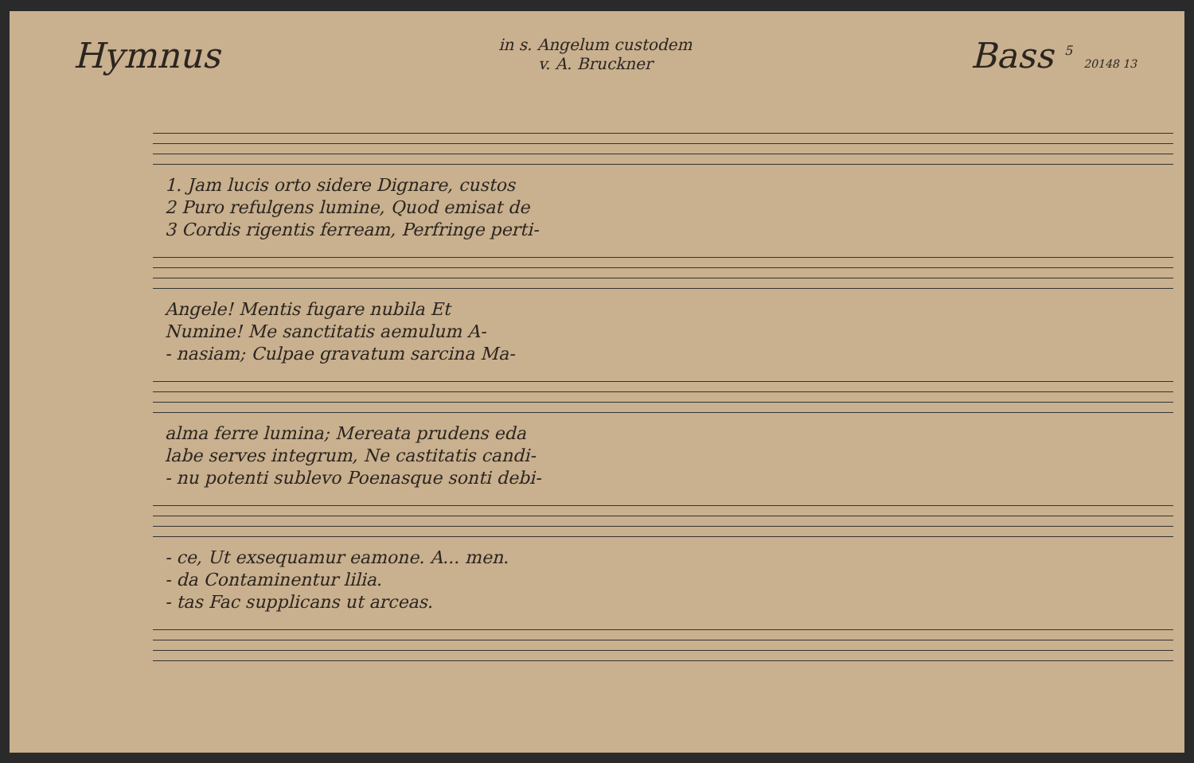Hymnus
in s. Angelum custodem
v. A. Bruckner
Bass <sup>5</sup> 20148 13
1. Jam lucis orto sidere Dignare, custos
2 Puro refulgens lumine, Quod emisat de
3 Cordis rigentis ferream, Perfringe perti-
Angele! Mentis fugare nubila Et
Numine! Me sanctitatis aemulum A-
- nasiam; Culpae gravatum sarcina Ma-
alma ferre lumina; Mereata prudens eda
labe serves integrum, Ne castitatis candi-
- nu potenti sublevo Poenasque sonti debi-
- ce, Ut exsequamur eamone. A... men.
- da Contaminentur lilia.
- tas Fac supplicans ut arceas.